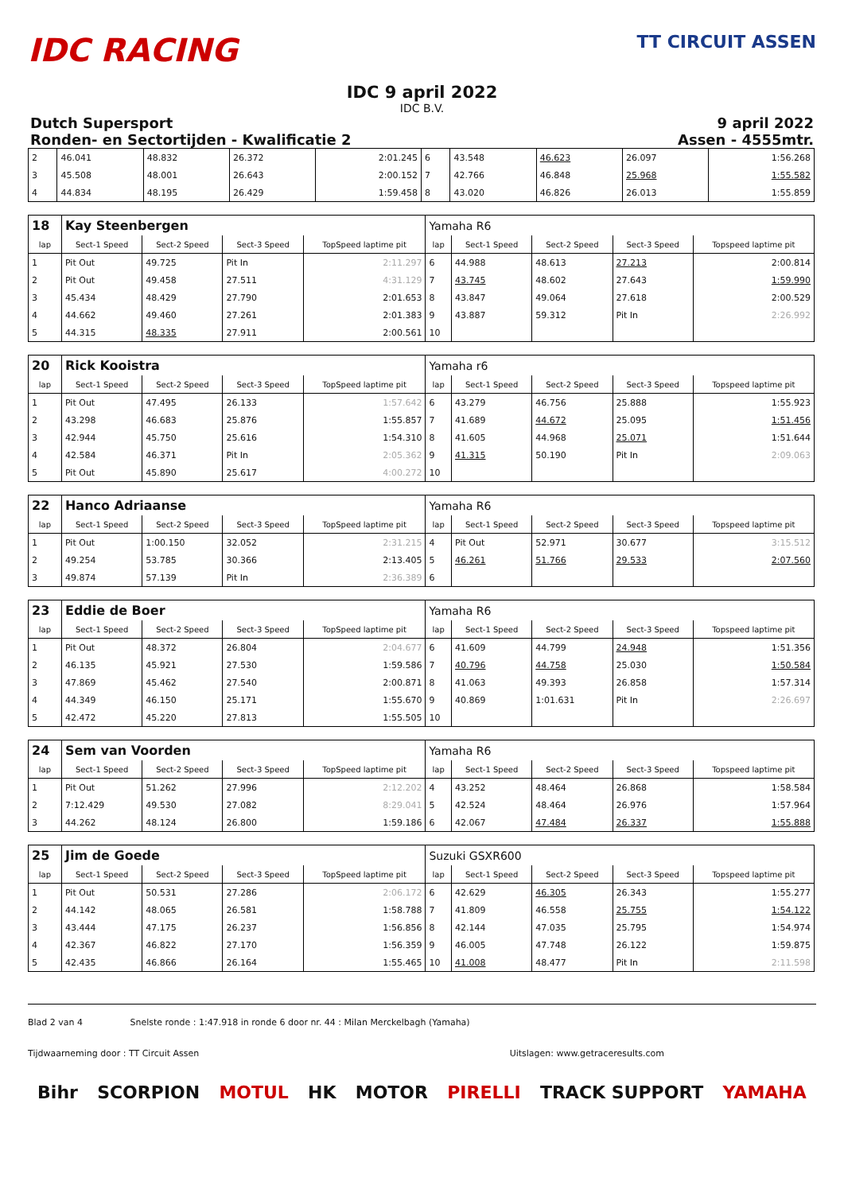IDC RACING
TT CIRCUIT ASSEN
IDC 9 april 2022
IDC B.V.
Dutch Supersport
Ronden- en Sectortijden - Kwalificatie 2
9 april 2022
Assen - 4555mtr.
| 2 | 46.041 | 48.832 | 26.372 | 2:01.245 | 6 | 43.548 | 46.623 | 26.097 | 1:56.268 |
| 3 | 45.508 | 48.001 | 26.643 | 2:00.152 | 7 | 42.766 | 46.848 | 25.968 | 1:55.582 |
| 4 | 44.834 | 48.195 | 26.429 | 1:59.458 | 8 | 43.020 | 46.826 | 26.013 | 1:55.859 |
| 18 | Kay Steenbergen | | | | Yamaha R6 | | | | |
| lap | Sect-1 Speed | Sect-2 Speed | Sect-3 Speed | TopSpeed laptime pit | lap | Sect-1 Speed | Sect-2 Speed | Sect-3 Speed | Topspeed laptime pit |
| 1 | Pit Out | 49.725 | Pit In | 2:11.297 | 6 | 44.988 | 48.613 | 27.213 | 2:00.814 |
| 2 | Pit Out | 49.458 | 27.511 | 4:31.129 | 7 | 43.745 | 48.602 | 27.643 | 1:59.990 |
| 3 | 45.434 | 48.429 | 27.790 | 2:01.653 | 8 | 43.847 | 49.064 | 27.618 | 2:00.529 |
| 4 | 44.662 | 49.460 | 27.261 | 2:01.383 | 9 | 43.887 | 59.312 | Pit In | 2:26.992 |
| 5 | 44.315 | 48.335 | 27.911 | 2:00.561 | 10 | | | | |
| 20 | Rick Kooistra | | | | Yamaha r6 | | | | |
| lap | Sect-1 Speed | Sect-2 Speed | Sect-3 Speed | TopSpeed laptime pit | lap | Sect-1 Speed | Sect-2 Speed | Sect-3 Speed | Topspeed laptime pit |
| 1 | Pit Out | 47.495 | 26.133 | 1:57.642 | 6 | 43.279 | 46.756 | 25.888 | 1:55.923 |
| 2 | 43.298 | 46.683 | 25.876 | 1:55.857 | 7 | 41.689 | 44.672 | 25.095 | 1:51.456 |
| 3 | 42.944 | 45.750 | 25.616 | 1:54.310 | 8 | 41.605 | 44.968 | 25.071 | 1:51.644 |
| 4 | 42.584 | 46.371 | Pit In | 2:05.362 | 9 | 41.315 | 50.190 | Pit In | 2:09.063 |
| 5 | Pit Out | 45.890 | 25.617 | 4:00.272 | 10 | | | | |
| 22 | Hanco Adriaanse | | | | Yamaha R6 | | | | |
| lap | Sect-1 Speed | Sect-2 Speed | Sect-3 Speed | TopSpeed laptime pit | lap | Sect-1 Speed | Sect-2 Speed | Sect-3 Speed | Topspeed laptime pit |
| 1 | Pit Out | 1:00.150 | 32.052 | 2:31.215 | 4 | Pit Out | 52.971 | 30.677 | 3:15.512 |
| 2 | 49.254 | 53.785 | 30.366 | 2:13.405 | 5 | 46.261 | 51.766 | 29.533 | 2:07.560 |
| 3 | 49.874 | 57.139 | Pit In | 2:36.389 | 6 | | | | |
| 23 | Eddie de Boer | | | | Yamaha R6 | | | | |
| lap | Sect-1 Speed | Sect-2 Speed | Sect-3 Speed | TopSpeed laptime pit | lap | Sect-1 Speed | Sect-2 Speed | Sect-3 Speed | Topspeed laptime pit |
| 1 | Pit Out | 48.372 | 26.804 | 2:04.677 | 6 | 41.609 | 44.799 | 24.948 | 1:51.356 |
| 2 | 46.135 | 45.921 | 27.530 | 1:59.586 | 7 | 40.796 | 44.758 | 25.030 | 1:50.584 |
| 3 | 47.869 | 45.462 | 27.540 | 2:00.871 | 8 | 41.063 | 49.393 | 26.858 | 1:57.314 |
| 4 | 44.349 | 46.150 | 25.171 | 1:55.670 | 9 | 40.869 | 1:01.631 | Pit In | 2:26.697 |
| 5 | 42.472 | 45.220 | 27.813 | 1:55.505 | 10 | | | | |
| 24 | Sem van Voorden | | | | Yamaha R6 | | | | |
| lap | Sect-1 Speed | Sect-2 Speed | Sect-3 Speed | TopSpeed laptime pit | lap | Sect-1 Speed | Sect-2 Speed | Sect-3 Speed | Topspeed laptime pit |
| 1 | Pit Out | 51.262 | 27.996 | 2:12.202 | 4 | 43.252 | 48.464 | 26.868 | 1:58.584 |
| 2 | 7:12.429 | 49.530 | 27.082 | 8:29.041 | 5 | 42.524 | 48.464 | 26.976 | 1:57.964 |
| 3 | 44.262 | 48.124 | 26.800 | 1:59.186 | 6 | 42.067 | 47.484 | 26.337 | 1:55.888 |
| 25 | Jim de Goede | | | | Suzuki GSXR600 | | | | |
| lap | Sect-1 Speed | Sect-2 Speed | Sect-3 Speed | TopSpeed laptime pit | lap | Sect-1 Speed | Sect-2 Speed | Sect-3 Speed | Topspeed laptime pit |
| 1 | Pit Out | 50.531 | 27.286 | 2:06.172 | 6 | 42.629 | 46.305 | 26.343 | 1:55.277 |
| 2 | 44.142 | 48.065 | 26.581 | 1:58.788 | 7 | 41.809 | 46.558 | 25.755 | 1:54.122 |
| 3 | 43.444 | 47.175 | 26.237 | 1:56.856 | 8 | 42.144 | 47.035 | 25.795 | 1:54.974 |
| 4 | 42.367 | 46.822 | 27.170 | 1:56.359 | 9 | 46.005 | 47.748 | 26.122 | 1:59.875 |
| 5 | 42.435 | 46.866 | 26.164 | 1:55.465 | 10 | 41.008 | 48.477 | Pit In | 2:11.598 |
Blad 2 van 4 Snelste ronde : 1:47.918 in ronde 6 door nr. 44 : Milan Merckelbagh (Yamaha)
Tijdwaarneming door : TT Circuit Assen Uitslagen: www.getraceresults.com
Bihr SCORPION MOTUL HK MOTOR PIRELLI TRACK SUPPORT YAMAHA